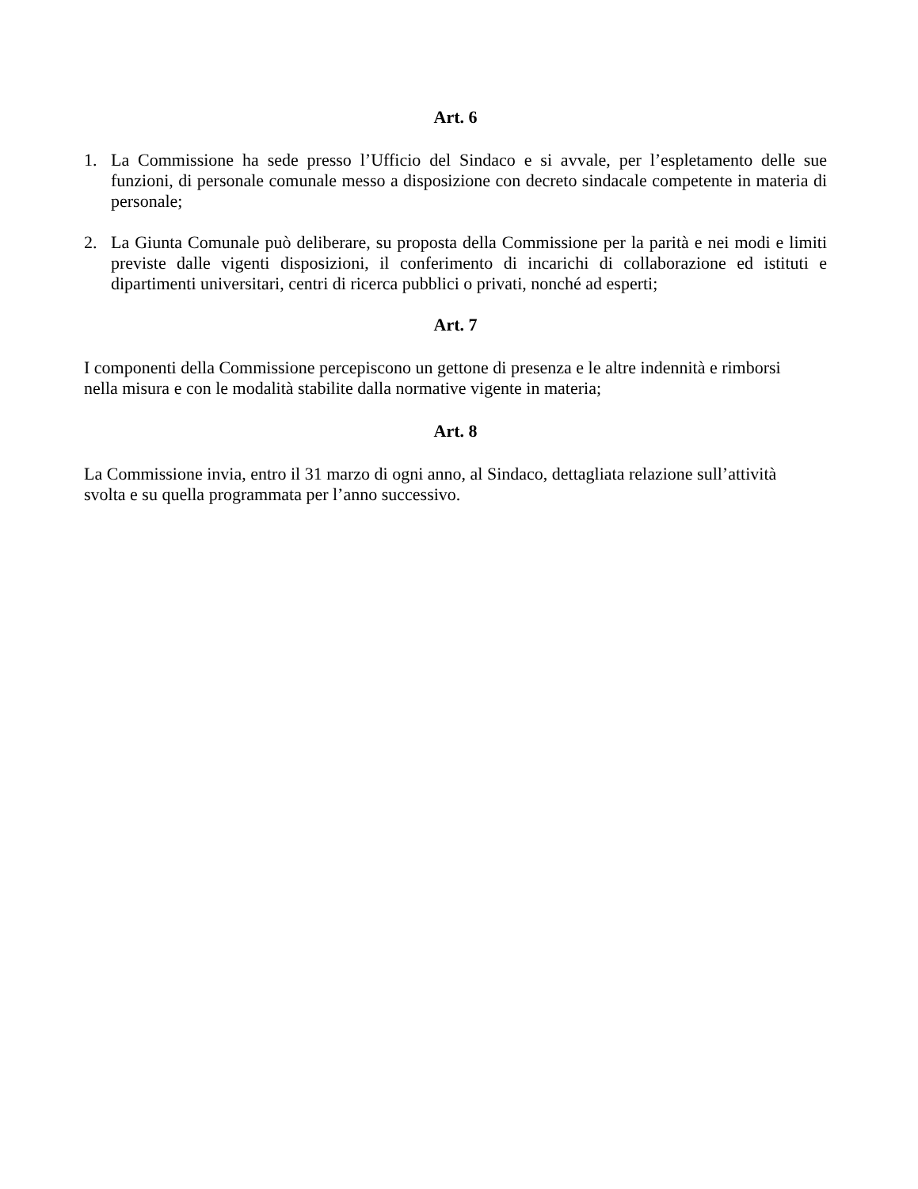Art. 6
1. La Commissione ha sede presso l’Ufficio del Sindaco e si avvale, per l’espletamento delle sue funzioni, di personale comunale messo a disposizione con decreto sindacale competente in materia di personale;
2. La Giunta Comunale può deliberare, su proposta della Commissione per la parità e nei modi e limiti previste dalle vigenti disposizioni, il conferimento di incarichi di collaborazione ed istituti e dipartimenti universitari, centri di ricerca pubblici o privati, nonché ad esperti;
Art. 7
I componenti della Commissione percepiscono un gettone di presenza e le altre indennità e rimborsi
nella misura e con le modalità stabilite dalla normative vigente in materia;
Art. 8
La Commissione invia, entro il 31 marzo di ogni anno, al Sindaco, dettagliata relazione sull’attività
svolta e su quella programmata per l’anno successivo.